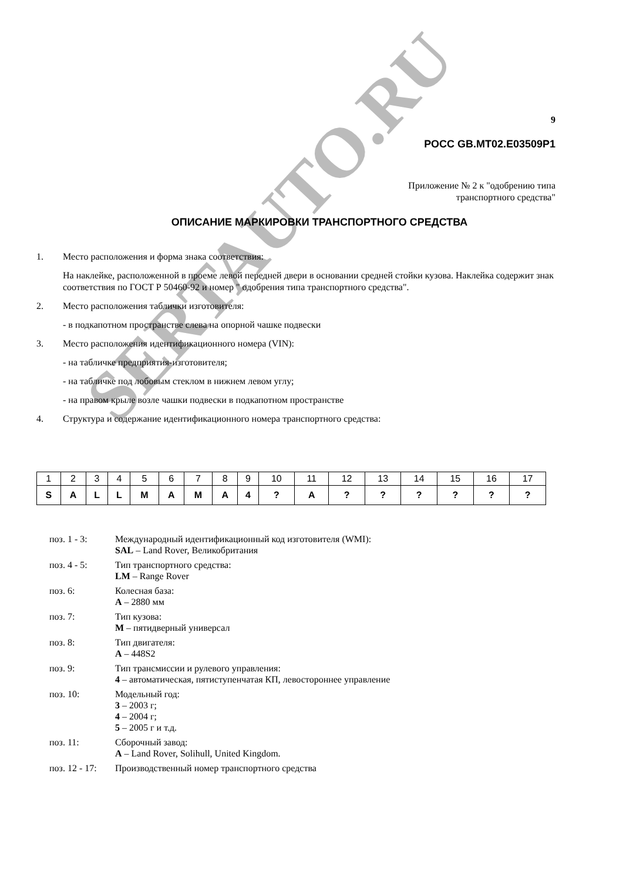SERTAUTO.RU
9
РОСС GB.MT02.E03509P1
Приложение № 2 к "одобрению типа
транспортного средства"
ОПИСАНИЕ МАРКИРОВКИ ТРАНСПОРТНОГО СРЕДСТВА
1. Место расположения и форма знака соответствия:
На наклейке, расположенной в проеме левой передней двери в основании средней стойки кузова. Наклейка содержит знак соответствия по ГОСТ Р 50460-92 и номер " одобрения типа транспортного средства".
2. Место расположения таблички изготовителя:
- в подкапотном пространстве слева на опорной чашке подвески
3. Место расположения идентификационного номера (VIN):
- на табличке предприятия-изготовителя;
- на табличке под лобовым стеклом в нижнем левом углу;
- на правом крыле возле чашки подвески в подкапотном пространстве
4. Структура и содержание идентификационного номера транспортного средства:
| 1 | 2 | 3 | 4 | 5 | 6 | 7 | 8 | 9 | 10 | 11 | 12 | 13 | 14 | 15 | 16 | 17 |
| S | A | L | L | M | A | M | A | 4 | ? | A | ? | ? | ? | ? | ? | ? |
| поз. 1 - 3: | Международный идентификационный код изготовителя (WMI): SAL – Land Rover, Великобритания |
| поз. 4 - 5: | Тип транспортного средства: LM – Range Rover |
| поз. 6: | Колесная база: A – 2880 мм |
| поз. 7: | Тип кузова: M – пятидверный универсал |
| поз. 8: | Тип двигателя: A – 448S2 |
| поз. 9: | Тип трансмиссии и рулевого управления: 4 – автоматическая, пятиступенчатая КП, левостороннее управление |
| поз. 10: | Модельный год: 3 – 2003 г; 4 – 2004 г; 5 – 2005 г и т.д. |
| поз. 11: | Сборочный завод: A – Land Rover, Solihull, United Kingdom. |
| поз. 12 - 17: | Производственный номер транспортного средства |